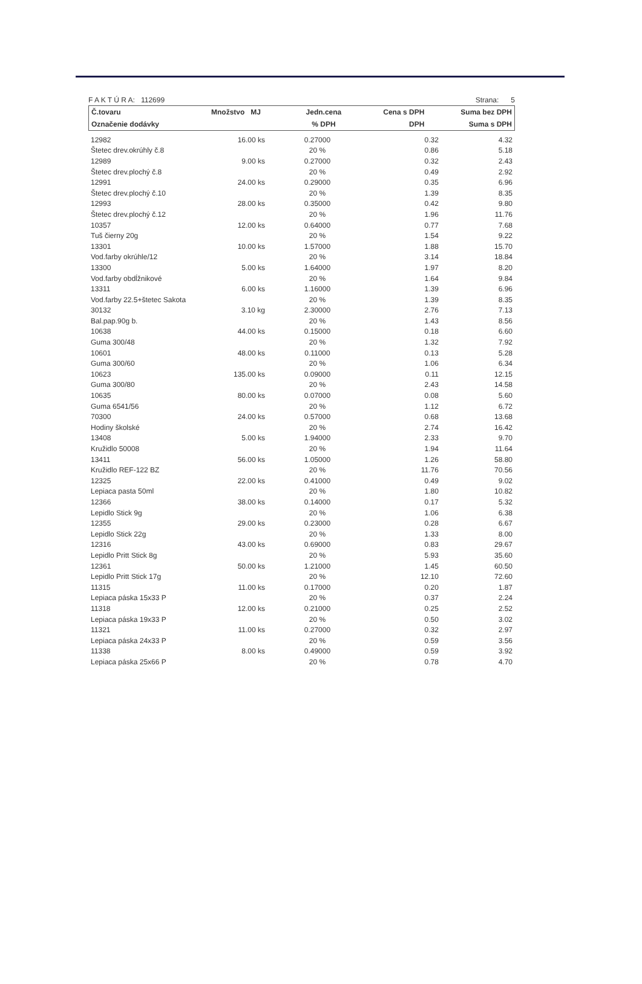F A K T Ú R A: 112699 Strana: 5
| Č.tovaru | Množstvo MJ | Jedn.cena | Cena s DPH | Suma bez DPH |
| --- | --- | --- | --- | --- |
| Označenie dodávky | | % DPH | DPH | Suma s DPH |
| 12982 | 16.00 ks | 0.27000 | 0.32 | 4.32 |
| Štetec drev.okrúhly č.8 | | 20 % | 0.86 | 5.18 |
| 12989 | 9.00 ks | 0.27000 | 0.32 | 2.43 |
| Štetec drev.plochý č.8 | | 20 % | 0.49 | 2.92 |
| 12991 | 24.00 ks | 0.29000 | 0.35 | 6.96 |
| Štetec drev.plochý č.10 | | 20 % | 1.39 | 8.35 |
| 12993 | 28.00 ks | 0.35000 | 0.42 | 9.80 |
| Štetec drev.plochý č.12 | | 20 % | 1.96 | 11.76 |
| 10357 | 12.00 ks | 0.64000 | 0.77 | 7.68 |
| Tuš čierny 20g | | 20 % | 1.54 | 9.22 |
| 13301 | 10.00 ks | 1.57000 | 1.88 | 15.70 |
| Vod.farby okrúhle/12 | | 20 % | 3.14 | 18.84 |
| 13300 | 5.00 ks | 1.64000 | 1.97 | 8.20 |
| Vod.farby obdĺžnikové | | 20 % | 1.64 | 9.84 |
| 13311 | 6.00 ks | 1.16000 | 1.39 | 6.96 |
| Vod.farby 22.5+štetec Sakota | | 20 % | 1.39 | 8.35 |
| 30132 | 3.10 kg | 2.30000 | 2.76 | 7.13 |
| Bal.pap.90g b. | | 20 % | 1.43 | 8.56 |
| 10638 | 44.00 ks | 0.15000 | 0.18 | 6.60 |
| Guma 300/48 | | 20 % | 1.32 | 7.92 |
| 10601 | 48.00 ks | 0.11000 | 0.13 | 5.28 |
| Guma 300/60 | | 20 % | 1.06 | 6.34 |
| 10623 | 135.00 ks | 0.09000 | 0.11 | 12.15 |
| Guma 300/80 | | 20 % | 2.43 | 14.58 |
| 10635 | 80.00 ks | 0.07000 | 0.08 | 5.60 |
| Guma 6541/56 | | 20 % | 1.12 | 6.72 |
| 70300 | 24.00 ks | 0.57000 | 0.68 | 13.68 |
| Hodiny školské | | 20 % | 2.74 | 16.42 |
| 13408 | 5.00 ks | 1.94000 | 2.33 | 9.70 |
| Kružidlo 50008 | | 20 % | 1.94 | 11.64 |
| 13411 | 56.00 ks | 1.05000 | 1.26 | 58.80 |
| Kružidlo REF-122 BZ | | 20 % | 11.76 | 70.56 |
| 12325 | 22.00 ks | 0.41000 | 0.49 | 9.02 |
| Lepiaca pasta 50ml | | 20 % | 1.80 | 10.82 |
| 12366 | 38.00 ks | 0.14000 | 0.17 | 5.32 |
| Lepidlo Stick 9g | | 20 % | 1.06 | 6.38 |
| 12355 | 29.00 ks | 0.23000 | 0.28 | 6.67 |
| Lepidlo Stick 22g | | 20 % | 1.33 | 8.00 |
| 12316 | 43.00 ks | 0.69000 | 0.83 | 29.67 |
| Lepidlo Pritt Stick 8g | | 20 % | 5.93 | 35.60 |
| 12361 | 50.00 ks | 1.21000 | 1.45 | 60.50 |
| Lepidlo Pritt Stick 17g | | 20 % | 12.10 | 72.60 |
| 11315 | 11.00 ks | 0.17000 | 0.20 | 1.87 |
| Lepiaca páska 15x33 P | | 20 % | 0.37 | 2.24 |
| 11318 | 12.00 ks | 0.21000 | 0.25 | 2.52 |
| Lepiaca páska 19x33 P | | 20 % | 0.50 | 3.02 |
| 11321 | 11.00 ks | 0.27000 | 0.32 | 2.97 |
| Lepiaca páska 24x33 P | | 20 % | 0.59 | 3.56 |
| 11338 | 8.00 ks | 0.49000 | 0.59 | 3.92 |
| Lepiaca páska 25x66 P | | 20 % | 0.78 | 4.70 |